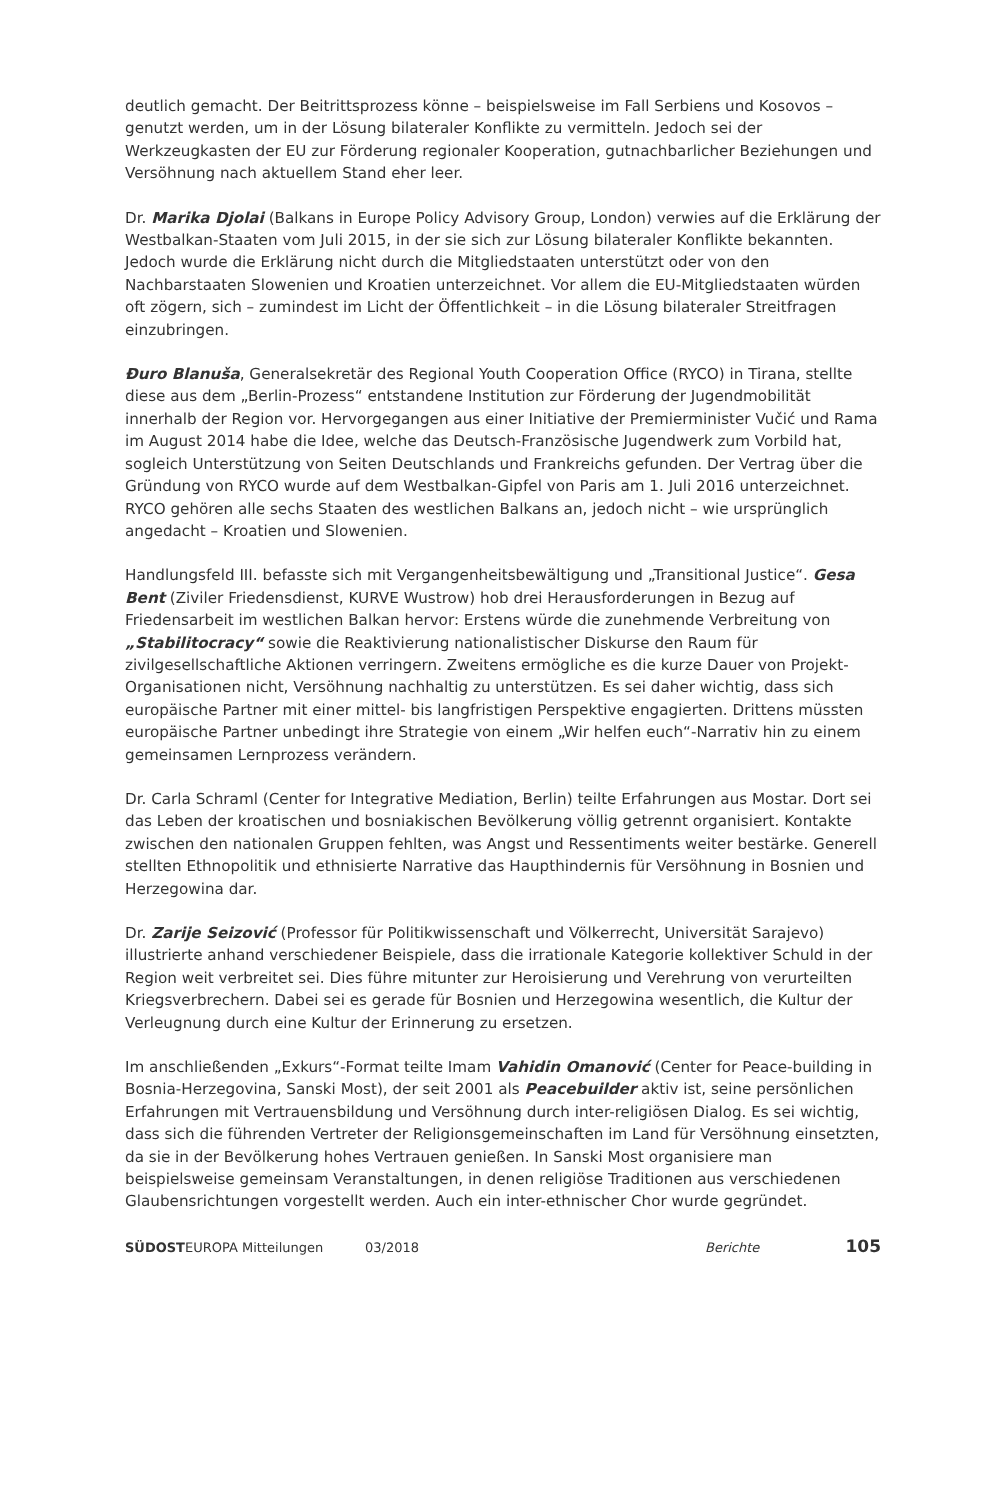deutlich gemacht. Der Beitrittsprozess könne – beispielsweise im Fall Serbiens und Kosovos – genutzt werden, um in der Lösung bilateraler Konflikte zu vermitteln. Jedoch sei der Werkzeugkasten der EU zur Förderung regionaler Kooperation, gutnachbarlicher Beziehungen und Versöhnung nach aktuellem Stand eher leer.
Dr. Marika Djolai (Balkans in Europe Policy Advisory Group, London) verwies auf die Erklärung der Westbalkan-Staaten vom Juli 2015, in der sie sich zur Lösung bilateraler Konflikte bekannten. Jedoch wurde die Erklärung nicht durch die Mitgliedstaaten unterstützt oder von den Nachbarstaaten Slowenien und Kroatien unterzeichnet. Vor allem die EU-Mitgliedstaaten würden oft zögern, sich – zumindest im Licht der Öffentlichkeit – in die Lösung bilateraler Streitfragen einzubringen.
Đuro Blanuša, Generalsekretär des Regional Youth Cooperation Office (RYCO) in Tirana, stellte diese aus dem „Berlin-Prozess“ entstandene Institution zur Förderung der Jugendmobilität innerhalb der Region vor. Hervorgegangen aus einer Initiative der Premierminister Vučić und Rama im August 2014 habe die Idee, welche das Deutsch-Französische Jugendwerk zum Vorbild hat, sogleich Unterstützung von Seiten Deutschlands und Frankreichs gefunden. Der Vertrag über die Gründung von RYCO wurde auf dem Westbalkan-Gipfel von Paris am 1. Juli 2016 unterzeichnet. RYCO gehören alle sechs Staaten des westlichen Balkans an, jedoch nicht – wie ursprünglich angedacht – Kroatien und Slowenien.
Handlungsfeld III. befasste sich mit Vergangenheitsbewältigung und „Transitional Justice“. Gesa Bent (Ziviler Friedensdienst, KURVE Wustrow) hob drei Herausforderungen in Bezug auf Friedensarbeit im westlichen Balkan hervor: Erstens würde die zunehmende Verbreitung von „Stabilitocracy“ sowie die Reaktivierung nationalistischer Diskurse den Raum für zivilgesellschaftliche Aktionen verringern. Zweitens ermögliche es die kurze Dauer von Projekt-Organisationen nicht, Versöhnung nachhaltig zu unterstützen. Es sei daher wichtig, dass sich europäische Partner mit einer mittel- bis langfristigen Perspektive engagierten. Drittens müssten europäische Partner unbedingt ihre Strategie von einem „Wir helfen euch“-Narrativ hin zu einem gemeinsamen Lernprozess verändern.
Dr. Carla Schraml (Center for Integrative Mediation, Berlin) teilte Erfahrungen aus Mostar. Dort sei das Leben der kroatischen und bosniakischen Bevölkerung völlig getrennt organisiert. Kontakte zwischen den nationalen Gruppen fehlten, was Angst und Ressentiments weiter bestärke. Generell stellten Ethnopolitik und ethnisierte Narrative das Haupthindernis für Versöhnung in Bosnien und Herzegowina dar.
Dr. Zarije Seizović (Professor für Politikwissenschaft und Völkerrecht, Universität Sarajevo) illustrierte anhand verschiedener Beispiele, dass die irrationale Kategorie kollektiver Schuld in der Region weit verbreitet sei. Dies führe mitunter zur Heroisierung und Verehrung von verurteilten Kriegsverbrechern. Dabei sei es gerade für Bosnien und Herzegowina wesentlich, die Kultur der Verleugnung durch eine Kultur der Erinnerung zu ersetzen.
Im anschließenden „Exkurs“-Format teilte Imam Vahidin Omanović (Center for Peace-building in Bosnia-Herzegovina, Sanski Most), der seit 2001 als Peacebuilder aktiv ist, seine persönlichen Erfahrungen mit Vertrauensbildung und Versöhnung durch inter-religiösen Dialog. Es sei wichtig, dass sich die führenden Vertreter der Religionsgemeinschaften im Land für Versöhnung einsetzten, da sie in der Bevölkerung hohes Vertrauen genießen. In Sanski Most organisiere man beispielsweise gemeinsam Veranstaltungen, in denen religiöse Traditionen aus verschiedenen Glaubensrichtungen vorgestellt werden. Auch ein inter-ethnischer Chor wurde gegründet.
SÜDOSTEUROPA Mitteilungen 03/2018 Berichte 105